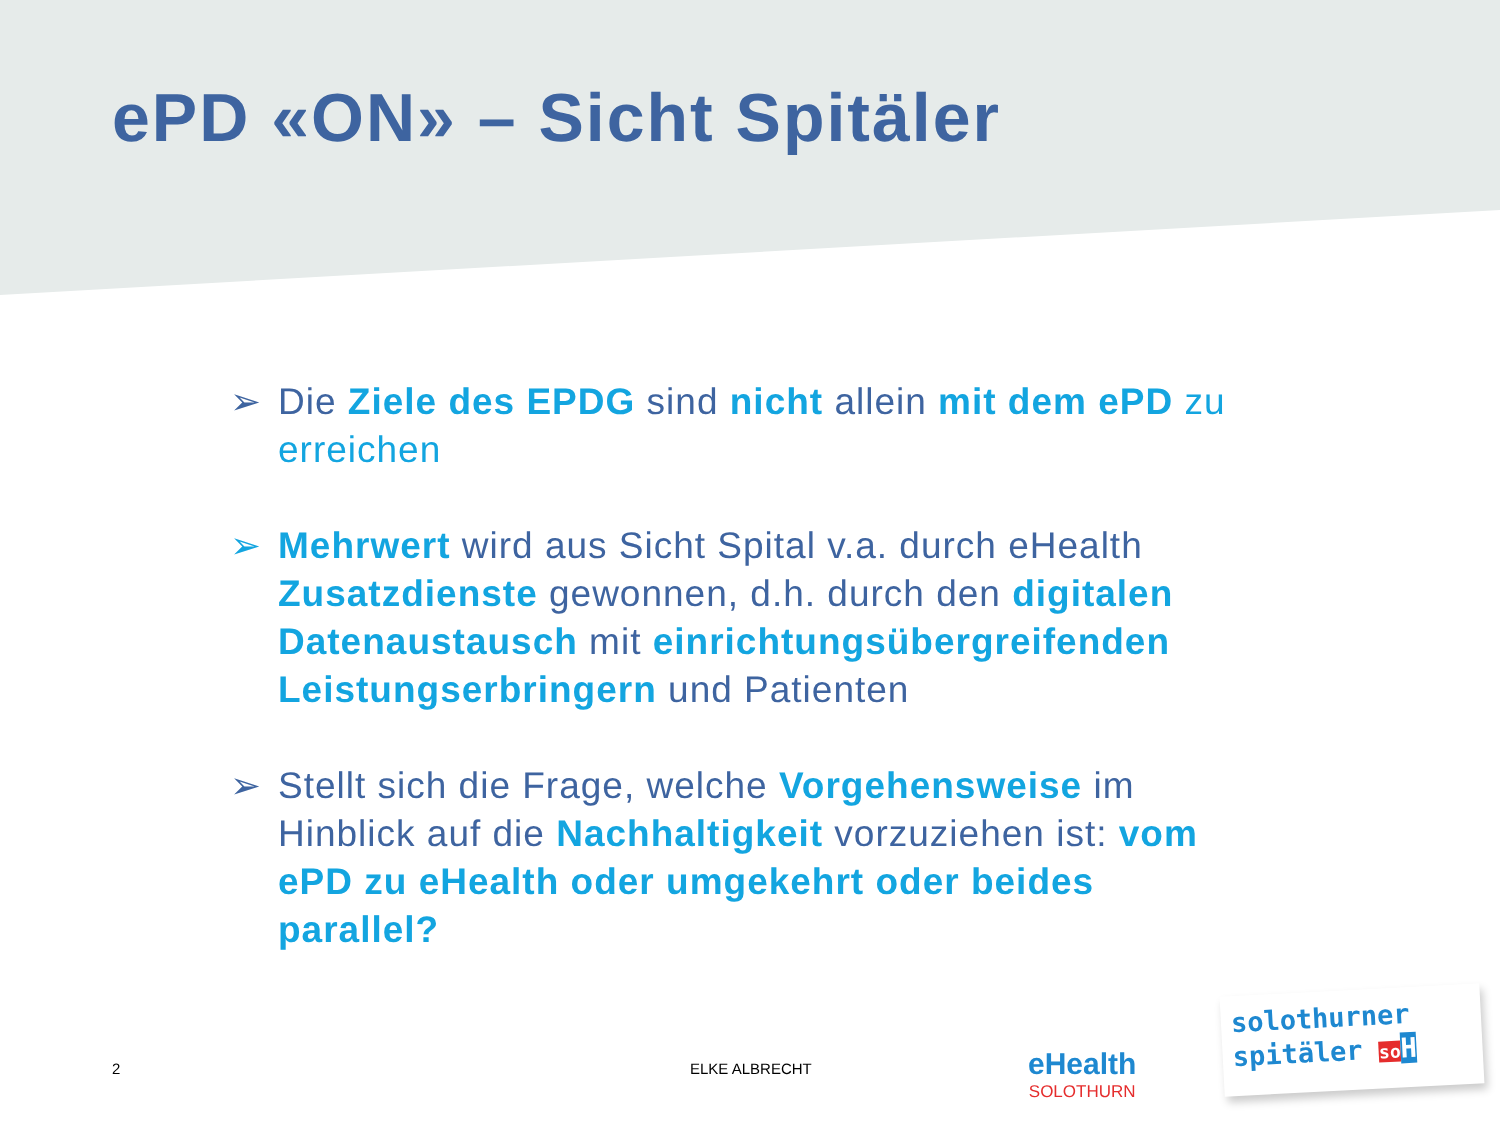ePD «ON» – Sicht Spitäler
➢ Die Ziele des EPDG sind nicht allein mit dem ePD zu erreichen
➢ Mehrwert wird aus Sicht Spital v.a. durch eHealth Zusatzdienste gewonnen, d.h. durch den digitalen Datenaustausch mit einrichtungsübergreifenden Leistungserbringern und Patienten
➢ Stellt sich die Frage, welche Vorgehensweise im Hinblick auf die Nachhaltigkeit vorzuziehen ist: vom ePD zu eHealth oder umgekehrt oder beides parallel?
2 ELKE ALBRECHT eHealth
SOLOTHURN
solothurner
spitäler so H